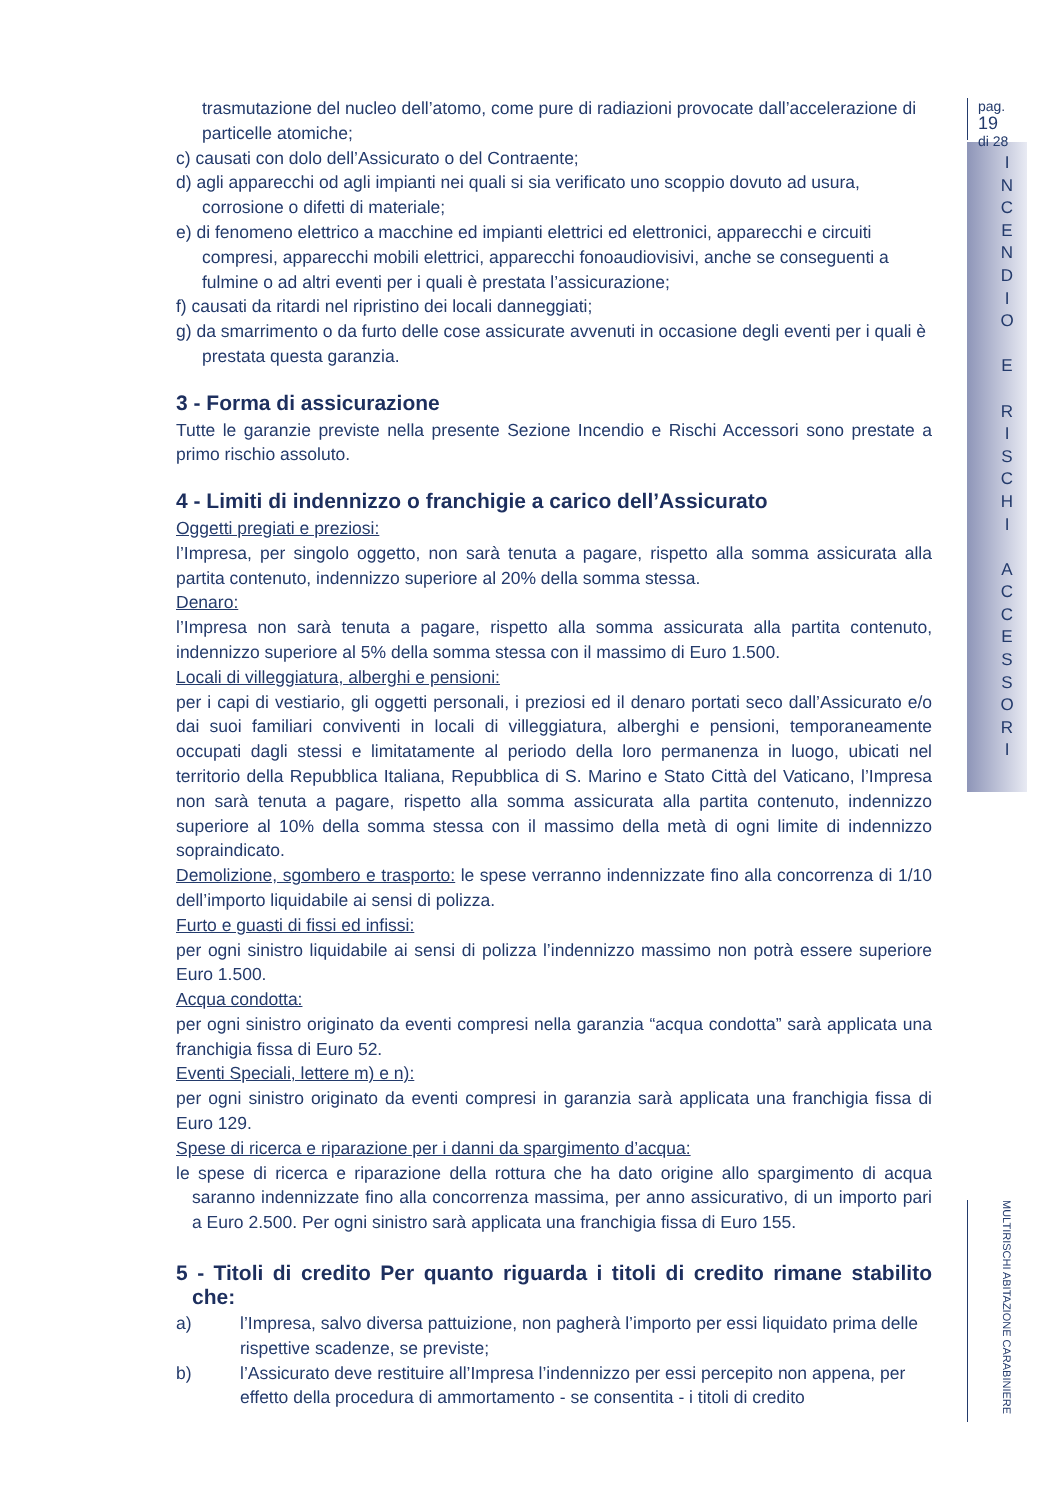trasmutazione del nucleo dell’atomo, come pure di radiazioni provocate dall’accelerazione di particelle atomiche;
c) causati con dolo dell’Assicurato o del Contraente;
d) agli apparecchi od agli impianti nei quali si sia verificato uno scoppio dovuto ad usura, corrosione o difetti di materiale;
e) di fenomeno elettrico a macchine ed impianti elettrici ed elettronici, apparecchi e circuiti compresi, apparecchi mobili elettrici, apparecchi fonoaudiovisivi, anche se conseguenti a fulmine o ad altri eventi per i quali è prestata l’assicurazione;
f) causati da ritardi nel ripristino dei locali danneggiati;
g) da smarrimento o da furto delle cose assicurate avvenuti in occasione degli eventi per i quali è prestata questa garanzia.
3 - Forma di assicurazione
Tutte le garanzie previste nella presente Sezione Incendio e Rischi Accessori sono prestate a primo rischio assoluto.
4 - Limiti di indennizzo o franchigie a carico dell’Assicurato
Oggetti pregiati e preziosi:
l’Impresa, per singolo oggetto, non sarà tenuta a pagare, rispetto alla somma assicurata alla partita contenuto, indennizzo superiore al 20% della somma stessa.
Denaro:
l’Impresa non sarà tenuta a pagare, rispetto alla somma assicurata alla partita contenuto, indennizzo superiore al 5% della somma stessa con il massimo di Euro 1.500.
Locali di villeggiatura, alberghi e pensioni:
per i capi di vestiario, gli oggetti personali, i preziosi ed il denaro portati seco dall’Assicurato e/o dai suoi familiari conviventi in locali di villeggiatura, alberghi e pensioni, temporaneamente occupati dagli stessi e limitatamente al periodo della loro permanenza in luogo, ubicati nel territorio della Repubblica Italiana, Repubblica di S. Marino e Stato Città del Vaticano, l’Impresa non sarà tenuta a pagare, rispetto alla somma assicurata alla partita contenuto, indennizzo superiore al 10% della somma stessa con il massimo della metà di ogni limite di indennizzo sopraindicato.
Demolizione, sgombero e trasporto: le spese verranno indennizzate fino alla concorrenza di 1/10 dell’importo liquidabile ai sensi di polizza.
Furto e guasti di fissi ed infissi:
per ogni sinistro liquidabile ai sensi di polizza l’indennizzo massimo non potrà essere superiore Euro 1.500.
Acqua condotta:
per ogni sinistro originato da eventi compresi nella garanzia “acqua condotta” sarà applicata una franchigia fissa di Euro 52.
Eventi Speciali, lettere m) e n):
per ogni sinistro originato da eventi compresi in garanzia sarà applicata una franchigia fissa di Euro 129.
Spese di ricerca e riparazione per i danni da spargimento d’acqua:
le spese di ricerca e riparazione della rottura che ha dato origine allo spargimento di acqua saranno indennizzate fino alla concorrenza massima, per anno assicurativo, di un importo pari a Euro 2.500. Per ogni sinistro sarà applicata una franchigia fissa di Euro 155.
5 - Titoli di credito Per quanto riguarda i titoli di credito rimane stabilito che:
a) l’Impresa, salvo diversa pattuizione, non pagherà l’importo per essi liquidato prima delle rispettive scadenze, se previste;
b) l’Assicurato deve restituire all’Impresa l’indennizzo per essi percepito non appena, per effetto della procedura di ammortamento - se consentita - i titoli di credito
pag. 19
di 28
I
N
C
E
N
D
I
O
E
R
I
S
C
H
I
A
C
C
E
S
S
O
R
I
MULTIRISCHI ABITAZIONE CARABINIERE